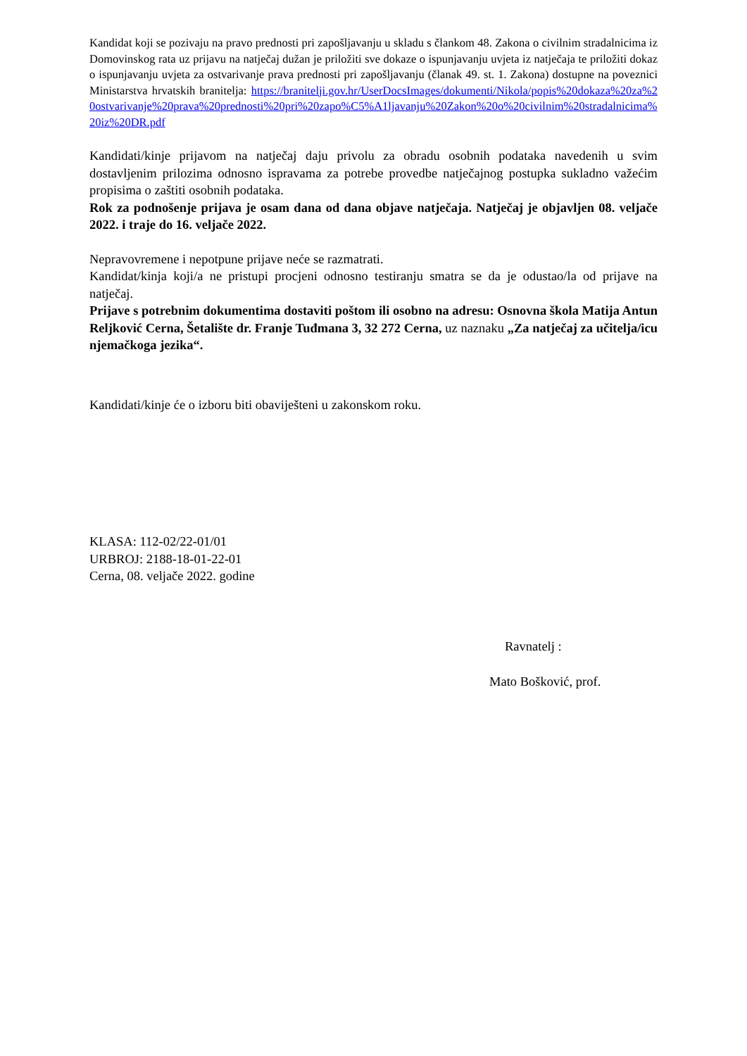Kandidat koji se pozivaju na pravo prednosti pri zapošljavanju u skladu s člankom 48. Zakona o civilnim stradalnicima iz Domovinskog rata uz prijavu na natječaj dužan je priložiti sve dokaze o ispunjavanju uvjeta iz natječaja te priložiti dokaz o ispunjavanju uvjeta za ostvarivanje prava prednosti pri zapošljavanju (članak 49. st. 1. Zakona) dostupne na poveznici Ministarstva hrvatskih branitelja: https://branitelji.gov.hr/UserDocsImages/dokumenti/Nikola/popis%20dokaza%20za%20ostvarivanje%20prava%20prednosti%20pri%20zapo%C5%A1ljavanju%20Zakon%20o%20civilnim%20stradalnicima%20iz%20DR.pdf
Kandidati/kinje prijavom na natječaj daju privolu za obradu osobnih podataka navedenih u svim dostavljenim prilozima odnosno ispravama za potrebe provedbe natječajnog postupka sukladno važećim propisima o zaštiti osobnih podataka.
Rok za podnošenje prijava je osam dana od dana objave natječaja. Natječaj je objavljen 08. veljače 2022. i traje do 16. veljače 2022.
Nepravovremene i nepotpune prijave neće se razmatrati.
Kandidat/kinja koji/a ne pristupi procjeni odnosno testiranju smatra se da je odustao/la od prijave na natječaj.
Prijave s potrebnim dokumentima dostaviti poštom ili osobno na adresu: Osnovna škola Matija Antun Reljković Cerna, Šetalište dr. Franje Tuđmana 3, 32 272 Cerna, uz naznaku „Za natječaj za učitelja/icu njemačkoga jezika“.
Kandidati/kinje će o izboru biti obaviješteni u zakonskom roku.
KLASA: 112-02/22-01/01
URBROJ: 2188-18-01-22-01
Cerna, 08. veljače 2022. godine
Ravnatelj :
Mato Bošković, prof.